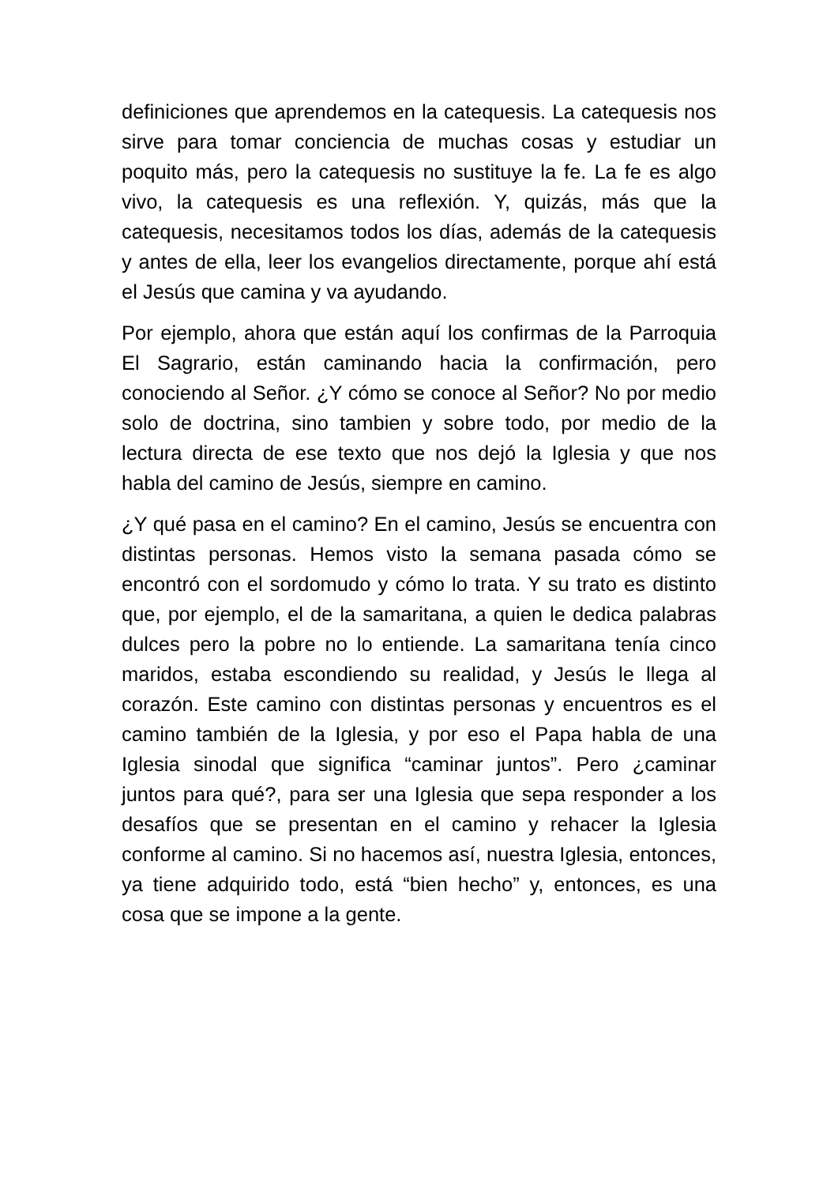definiciones que aprendemos en la catequesis. La catequesis nos sirve para tomar conciencia de muchas cosas y estudiar un poquito más, pero la catequesis no sustituye la fe. La fe es algo vivo, la catequesis es una reflexión. Y, quizás, más que la catequesis, necesitamos todos los días, además de la catequesis y antes de ella, leer los evangelios directamente, porque ahí está el Jesús que camina y va ayudando.
Por ejemplo, ahora que están aquí los confirmas de la Parroquia El Sagrario, están caminando hacia la confirmación, pero conociendo al Señor. ¿Y cómo se conoce al Señor? No por medio solo de doctrina, sino tambien y sobre todo, por medio de la lectura directa de ese texto que nos dejó la Iglesia y que nos habla del camino de Jesús, siempre en camino.
¿Y qué pasa en el camino? En el camino, Jesús se encuentra con distintas personas. Hemos visto la semana pasada cómo se encontró con el sordomudo y cómo lo trata. Y su trato es distinto que, por ejemplo, el de la samaritana, a quien le dedica palabras dulces pero la pobre no lo entiende. La samaritana tenía cinco maridos, estaba escondiendo su realidad, y Jesús le llega al corazón. Este camino con distintas personas y encuentros es el camino también de la Iglesia, y por eso el Papa habla de una Iglesia sinodal que significa “caminar juntos”. Pero ¿caminar juntos para qué?, para ser una Iglesia que sepa responder a los desafíos que se presentan en el camino y rehacer la Iglesia conforme al camino. Si no hacemos así, nuestra Iglesia, entonces, ya tiene adquirido todo, está “bien hecho” y, entonces, es una cosa que se impone a la gente.